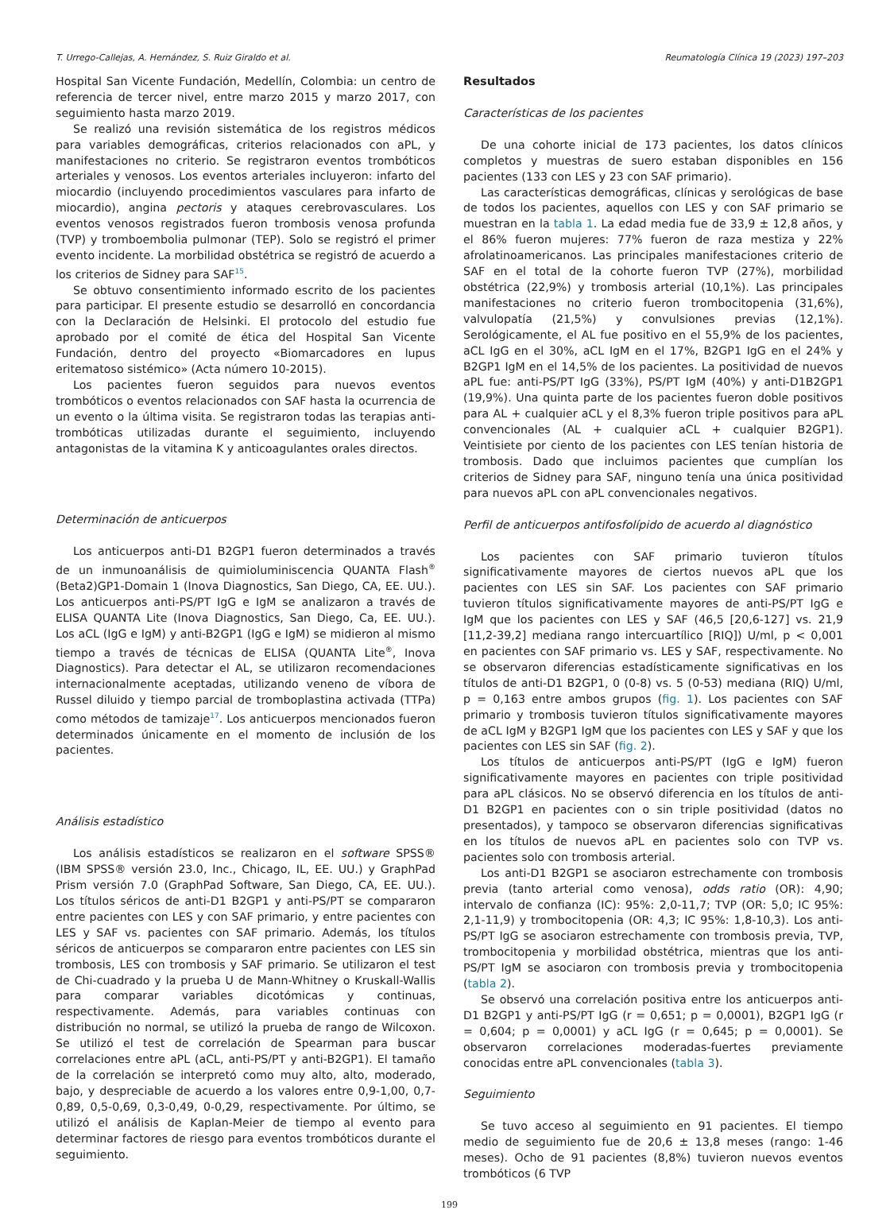T. Urrego-Callejas, A. Hernández, S. Ruiz Giraldo et al. Reumatología Clínica 19 (2023) 197–203
Hospital San Vicente Fundación, Medellín, Colombia: un centro de referencia de tercer nivel, entre marzo 2015 y marzo 2017, con seguimiento hasta marzo 2019.
Se realizó una revisión sistemática de los registros médicos para variables demográficas, criterios relacionados con aPL, y manifestaciones no criterio. Se registraron eventos trombóticos arteriales y venosos. Los eventos arteriales incluyeron: infarto del miocardio (incluyendo procedimientos vasculares para infarto de miocardio), angina pectoris y ataques cerebrovasculares. Los eventos venosos registrados fueron trombosis venosa profunda (TVP) y tromboembolia pulmonar (TEP). Solo se registró el primer evento incidente. La morbilidad obstétrica se registró de acuerdo a los criterios de Sidney para SAF<sup>15</sup>.
Se obtuvo consentimiento informado escrito de los pacientes para participar. El presente estudio se desarrolló en concordancia con la Declaración de Helsinki. El protocolo del estudio fue aprobado por el comité de ética del Hospital San Vicente Fundación, dentro del proyecto «Biomarcadores en lupus eritematoso sistémico» (Acta número 10-2015).
Los pacientes fueron seguidos para nuevos eventos trombóticos o eventos relacionados con SAF hasta la ocurrencia de un evento o la última visita. Se registraron todas las terapias anti-trombóticas utilizadas durante el seguimiento, incluyendo antagonistas de la vitamina K y anticoagulantes orales directos.
Determinación de anticuerpos
Los anticuerpos anti-D1 B2GP1 fueron determinados a través de un inmunoanálisis de quimioluminiscencia QUANTA Flash<sup>®</sup> (Beta2)GP1-Domain 1 (Inova Diagnostics, San Diego, CA, EE. UU.). Los anticuerpos anti-PS/PT IgG e IgM se analizaron a través de ELISA QUANTA Lite (Inova Diagnostics, San Diego, Ca, EE. UU.). Los aCL (IgG e IgM) y anti-B2GP1 (IgG e IgM) se midieron al mismo tiempo a través de técnicas de ELISA (QUANTA Lite<sup>®</sup>, Inova Diagnostics). Para detectar el AL, se utilizaron recomendaciones internacionalmente aceptadas, utilizando veneno de víbora de Russel diluido y tiempo parcial de tromboplastina activada (TTPa) como métodos de tamizaje<sup>17</sup>. Los anticuerpos mencionados fueron determinados únicamente en el momento de inclusión de los pacientes.
Análisis estadístico
Los análisis estadísticos se realizaron en el software SPSS® (IBM SPSS® versión 23.0, Inc., Chicago, IL, EE. UU.) y GraphPad Prism versión 7.0 (GraphPad Software, San Diego, CA, EE. UU.). Los títulos séricos de anti-D1 B2GP1 y anti-PS/PT se compararon entre pacientes con LES y con SAF primario, y entre pacientes con LES y SAF vs. pacientes con SAF primario. Además, los títulos séricos de anticuerpos se compararon entre pacientes con LES sin trombosis, LES con trombosis y SAF primario. Se utilizaron el test de Chi-cuadrado y la prueba U de Mann-Whitney o Kruskall-Wallis para comparar variables dicotómicas y continuas, respectivamente. Además, para variables continuas con distribución no normal, se utilizó la prueba de rango de Wilcoxon. Se utilizó el test de correlación de Spearman para buscar correlaciones entre aPL (aCL, anti-PS/PT y anti-B2GP1). El tamaño de la correlación se interpretó como muy alto, alto, moderado, bajo, y despreciable de acuerdo a los valores entre 0,9-1,00, 0,7-0,89, 0,5-0,69, 0,3-0,49, 0-0,29, respectivamente. Por último, se utilizó el análisis de Kaplan-Meier de tiempo al evento para determinar factores de riesgo para eventos trombóticos durante el seguimiento.
Resultados
Características de los pacientes
De una cohorte inicial de 173 pacientes, los datos clínicos completos y muestras de suero estaban disponibles en 156 pacientes (133 con LES y 23 con SAF primario).
Las características demográficas, clínicas y serológicas de base de todos los pacientes, aquellos con LES y con SAF primario se muestran en la tabla 1. La edad media fue de 33,9 ± 12,8 años, y el 86% fueron mujeres: 77% fueron de raza mestiza y 22% afrolatinoamericanos. Las principales manifestaciones criterio de SAF en el total de la cohorte fueron TVP (27%), morbilidad obstétrica (22,9%) y trombosis arterial (10,1%). Las principales manifestaciones no criterio fueron trombocitopenia (31,6%), valvulopatía (21,5%) y convulsiones previas (12,1%). Serológicamente, el AL fue positivo en el 55,9% de los pacientes, aCL IgG en el 30%, aCL IgM en el 17%, B2GP1 IgG en el 24% y B2GP1 IgM en el 14,5% de los pacientes. La positividad de nuevos aPL fue: anti-PS/PT IgG (33%), PS/PT IgM (40%) y anti-D1B2GP1 (19,9%). Una quinta parte de los pacientes fueron doble positivos para AL + cualquier aCL y el 8,3% fueron triple positivos para aPL convencionales (AL + cualquier aCL + cualquier B2GP1). Veintisiete por ciento de los pacientes con LES tenían historia de trombosis. Dado que incluimos pacientes que cumplían los criterios de Sidney para SAF, ninguno tenía una única positividad para nuevos aPL con aPL convencionales negativos.
Perfil de anticuerpos antifosfolípido de acuerdo al diagnóstico
Los pacientes con SAF primario tuvieron títulos significativamente mayores de ciertos nuevos aPL que los pacientes con LES sin SAF. Los pacientes con SAF primario tuvieron títulos significativamente mayores de anti-PS/PT IgG e IgM que los pacientes con LES y SAF (46,5 [20,6-127] vs. 21,9 [11,2-39,2] mediana rango intercuartílico [RIQ]) U/ml, p < 0,001 en pacientes con SAF primario vs. LES y SAF, respectivamente. No se observaron diferencias estadísticamente significativas en los títulos de anti-D1 B2GP1, 0 (0-8) vs. 5 (0-53) mediana (RIQ) U/ml, p = 0,163 entre ambos grupos (fig. 1). Los pacientes con SAF primario y trombosis tuvieron títulos significativamente mayores de aCL IgM y B2GP1 IgM que los pacientes con LES y SAF y que los pacientes con LES sin SAF (fig. 2).
Los títulos de anticuerpos anti-PS/PT (IgG e IgM) fueron significativamente mayores en pacientes con triple positividad para aPL clásicos. No se observó diferencia en los títulos de anti-D1 B2GP1 en pacientes con o sin triple positividad (datos no presentados), y tampoco se observaron diferencias significativas en los títulos de nuevos aPL en pacientes solo con TVP vs. pacientes solo con trombosis arterial.
Los anti-D1 B2GP1 se asociaron estrechamente con trombosis previa (tanto arterial como venosa), odds ratio (OR): 4,90; intervalo de confianza (IC): 95%: 2,0-11,7; TVP (OR: 5,0; IC 95%: 2,1-11,9) y trombocitopenia (OR: 4,3; IC 95%: 1,8-10,3). Los anti-PS/PT IgG se asociaron estrechamente con trombosis previa, TVP, trombocitopenia y morbilidad obstétrica, mientras que los anti-PS/PT IgM se asociaron con trombosis previa y trombocitopenia (tabla 2).
Se observó una correlación positiva entre los anticuerpos anti-D1 B2GP1 y anti-PS/PT IgG (r = 0,651; p = 0,0001), B2GP1 IgG (r = 0,604; p = 0,0001) y aCL IgG (r = 0,645; p = 0,0001). Se observaron correlaciones moderadas-fuertes previamente conocidas entre aPL convencionales (tabla 3).
Seguimiento
Se tuvo acceso al seguimiento en 91 pacientes. El tiempo medio de seguimiento fue de 20,6 ± 13,8 meses (rango: 1-46 meses). Ocho de 91 pacientes (8,8%) tuvieron nuevos eventos trombóticos (6 TVP
199